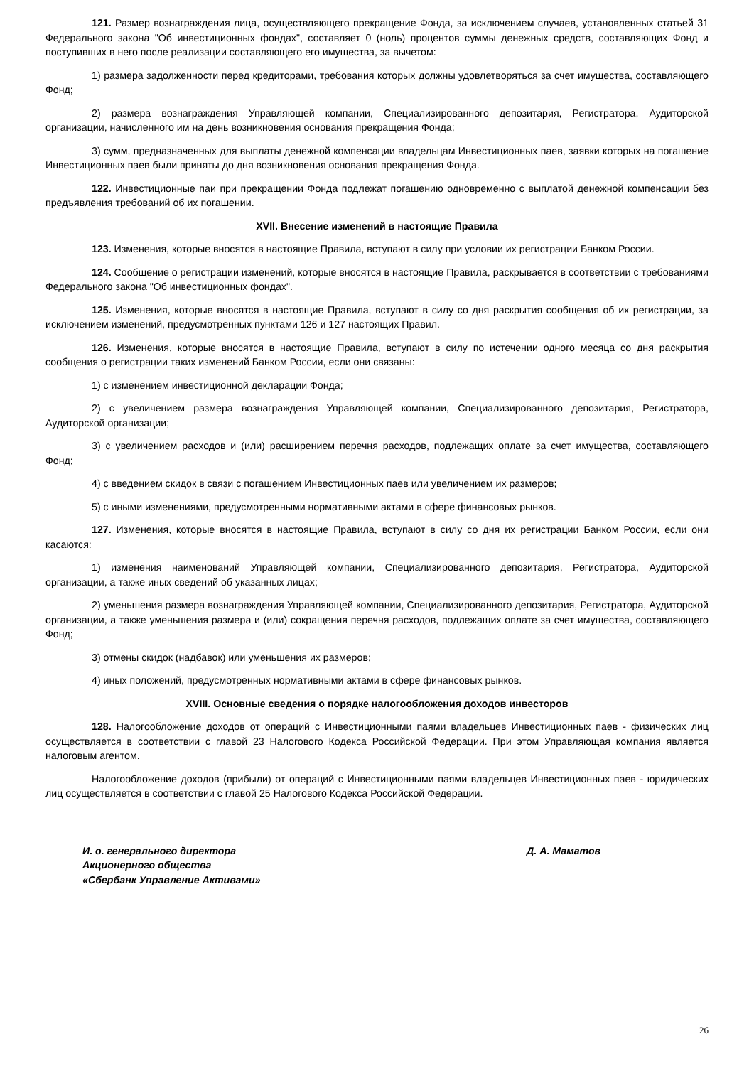121. Размер вознаграждения лица, осуществляющего прекращение Фонда, за исключением случаев, установленных статьей 31 Федерального закона "Об инвестиционных фондах", составляет 0 (ноль) процентов суммы денежных средств, составляющих Фонд и поступивших в него после реализации составляющего его имущества, за вычетом:
1) размера задолженности перед кредиторами, требования которых должны удовлетворяться за счет имущества, составляющего Фонд;
2) размера вознаграждения Управляющей компании, Специализированного депозитария, Регистратора, Аудиторской организации, начисленного им на день возникновения основания прекращения Фонда;
3) сумм, предназначенных для выплаты денежной компенсации владельцам Инвестиционных паев, заявки которых на погашение Инвестиционных паев были приняты до дня возникновения основания прекращения Фонда.
122. Инвестиционные паи при прекращении Фонда подлежат погашению одновременно с выплатой денежной компенсации без предъявления требований об их погашении.
XVII. Внесение изменений в настоящие Правила
123. Изменения, которые вносятся в настоящие Правила, вступают в силу при условии их регистрации Банком России.
124. Сообщение о регистрации изменений, которые вносятся в настоящие Правила, раскрывается в соответствии с требованиями Федерального закона "Об инвестиционных фондах".
125. Изменения, которые вносятся в настоящие Правила, вступают в силу со дня раскрытия сообщения об их регистрации, за исключением изменений, предусмотренных пунктами 126 и 127 настоящих Правил.
126. Изменения, которые вносятся в настоящие Правила, вступают в силу по истечении одного месяца со дня раскрытия сообщения о регистрации таких изменений Банком России, если они связаны:
1) с изменением инвестиционной декларации Фонда;
2) с увеличением размера вознаграждения Управляющей компании, Специализированного депозитария, Регистратора, Аудиторской организации;
3) с увеличением расходов и (или) расширением перечня расходов, подлежащих оплате за счет имущества, составляющего Фонд;
4) с введением скидок в связи с погашением Инвестиционных паев или увеличением их размеров;
5) с иными изменениями, предусмотренными нормативными актами в сфере финансовых рынков.
127. Изменения, которые вносятся в настоящие Правила, вступают в силу со дня их регистрации Банком России, если они касаются:
1) изменения наименований Управляющей компании, Специализированного депозитария, Регистратора, Аудиторской организации, а также иных сведений об указанных лицах;
2) уменьшения размера вознаграждения Управляющей компании, Специализированного депозитария, Регистратора, Аудиторской организации, а также уменьшения размера и (или) сокращения перечня расходов, подлежащих оплате за счет имущества, составляющего Фонд;
3) отмены скидок (надбавок) или уменьшения их размеров;
4) иных положений, предусмотренных нормативными актами в сфере финансовых рынков.
XVIII. Основные сведения о порядке налогообложения доходов инвесторов
128. Налогообложение доходов от операций с Инвестиционными паями владельцев Инвестиционных паев - физических лиц осуществляется в соответствии с главой 23 Налогового Кодекса Российской Федерации. При этом Управляющая компания является налоговым агентом.
Налогообложение доходов (прибыли) от операций с Инвестиционными паями владельцев Инвестиционных паев - юридических лиц осуществляется в соответствии с главой 25 Налогового Кодекса Российской Федерации.
И. о. генерального директора
Акционерного общества
«Сбербанк Управление Активами»
Д. А. Маматов
26